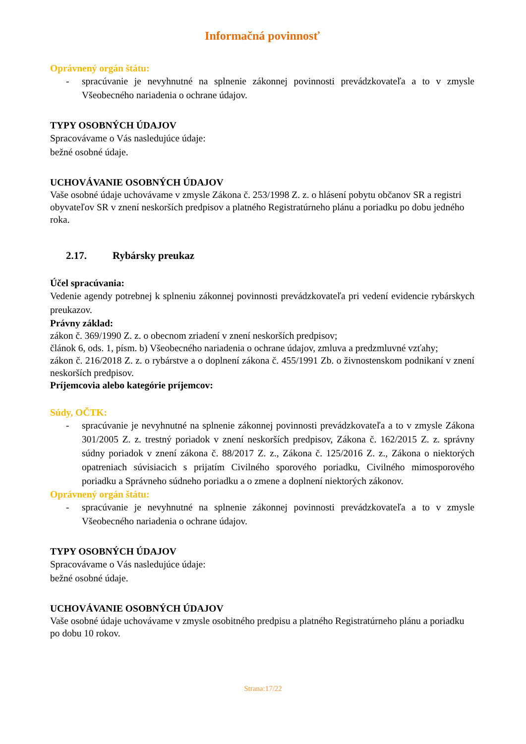Informačná povinnosť
Oprávnený orgán štátu:
- spracúvanie je nevyhnutné na splnenie zákonnej povinnosti prevádzkovateľa a to v zmysle Všeobecného nariadenia o ochrane údajov.
TYPY OSOBNÝCH ÚDAJOV
Spracovávame o Vás nasledujúce údaje:
bežné osobné údaje.
UCHOVÁVANIE OSOBNÝCH ÚDAJOV
Vaše osobné údaje uchovávame v zmysle Zákona č. 253/1998 Z. z. o hlásení pobytu občanov SR a registri obyvateľov SR v znení neskorších predpisov a platného Registratúrneho plánu a poriadku po dobu jedného roka.
2.17. Rybársky preukaz
Účel spracúvania:
Vedenie agendy potrebnej k splneniu zákonnej povinnosti prevádzkovateľa pri vedení evidencie rybárskych preukazov.
Právny základ:
zákon č. 369/1990 Z. z. o obecnom zriadení v znení neskorších predpisov;
článok 6, ods. 1, písm. b) Všeobecného nariadenia o ochrane údajov, zmluva a predzmluvné vzťahy;
zákon č. 216/2018 Z. z. o rybárstve a o doplnení zákona č. 455/1991 Zb. o živnostenskom podnikaní v znení neskorších predpisov.
Príjemcovia alebo kategórie príjemcov:
Súdy, OČTK:
- spracúvanie je nevyhnutné na splnenie zákonnej povinnosti prevádzkovateľa a to v zmysle Zákona 301/2005 Z. z. trestný poriadok v znení neskorších predpisov, Zákona č. 162/2015 Z. z. správny súdny poriadok v znení zákona č. 88/2017 Z. z., Zákona č. 125/2016 Z. z., Zákona o niektorých opatreniach súvisiacich s prijatím Civilného sporového poriadku, Civilného mimosporového poriadku a Správneho súdneho poriadku a o zmene a doplnení niektorých zákonov.
Oprávnený orgán štátu:
- spracúvanie je nevyhnutné na splnenie zákonnej povinnosti prevádzkovateľa a to v zmysle Všeobecného nariadenia o ochrane údajov.
TYPY OSOBNÝCH ÚDAJOV
Spracovávame o Vás nasledujúce údaje:
bežné osobné údaje.
UCHOVÁVANIE OSOBNÝCH ÚDAJOV
Vaše osobné údaje uchovávame v zmysle osobitného predpisu a platného Registratúrneho plánu a poriadku po dobu 10 rokov.
Strana:17/22